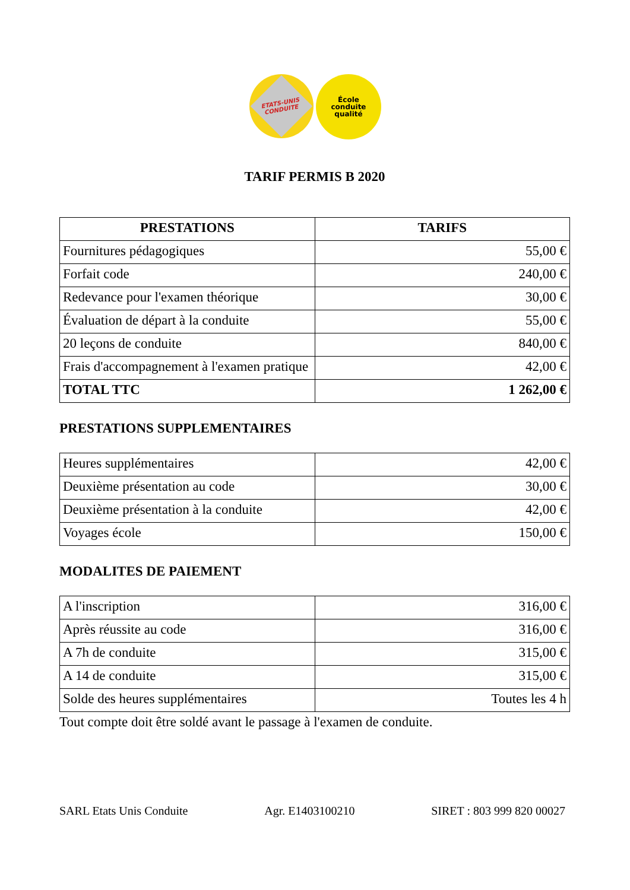École
conduite
qualité
ETATS-UNIS
CONDUITE
TARIF PERMIS B 2020
| PRESTATIONS | TARIFS |
| --- | --- |
| Fournitures pédagogiques | 55,00 € |
| Forfait code | 240,00 € |
| Redevance pour l'examen théorique | 30,00 € |
| Évaluation de départ à la conduite | 55,00 € |
| 20 leçons de conduite | 840,00 € |
| Frais d'accompagnement à l'examen pratique | 42,00 € |
| TOTAL TTC | 1 262,00 € |
PRESTATIONS SUPPLEMENTAIRES
| Heures supplémentaires | 42,00 € |
| Deuxième présentation au code | 30,00 € |
| Deuxième présentation à la conduite | 42,00 € |
| Voyages école | 150,00 € |
MODALITES DE PAIEMENT
| A l'inscription | 316,00 € |
| Après réussite au code | 316,00 € |
| A 7h de conduite | 315,00 € |
| A 14 de conduite | 315,00 € |
| Solde des heures supplémentaires | Toutes les 4 h |
Tout compte doit être soldé avant le passage à l'examen de conduite.
SARL Etats Unis Conduite Agr. E1403100210 SIRET : 803 999 820 00027